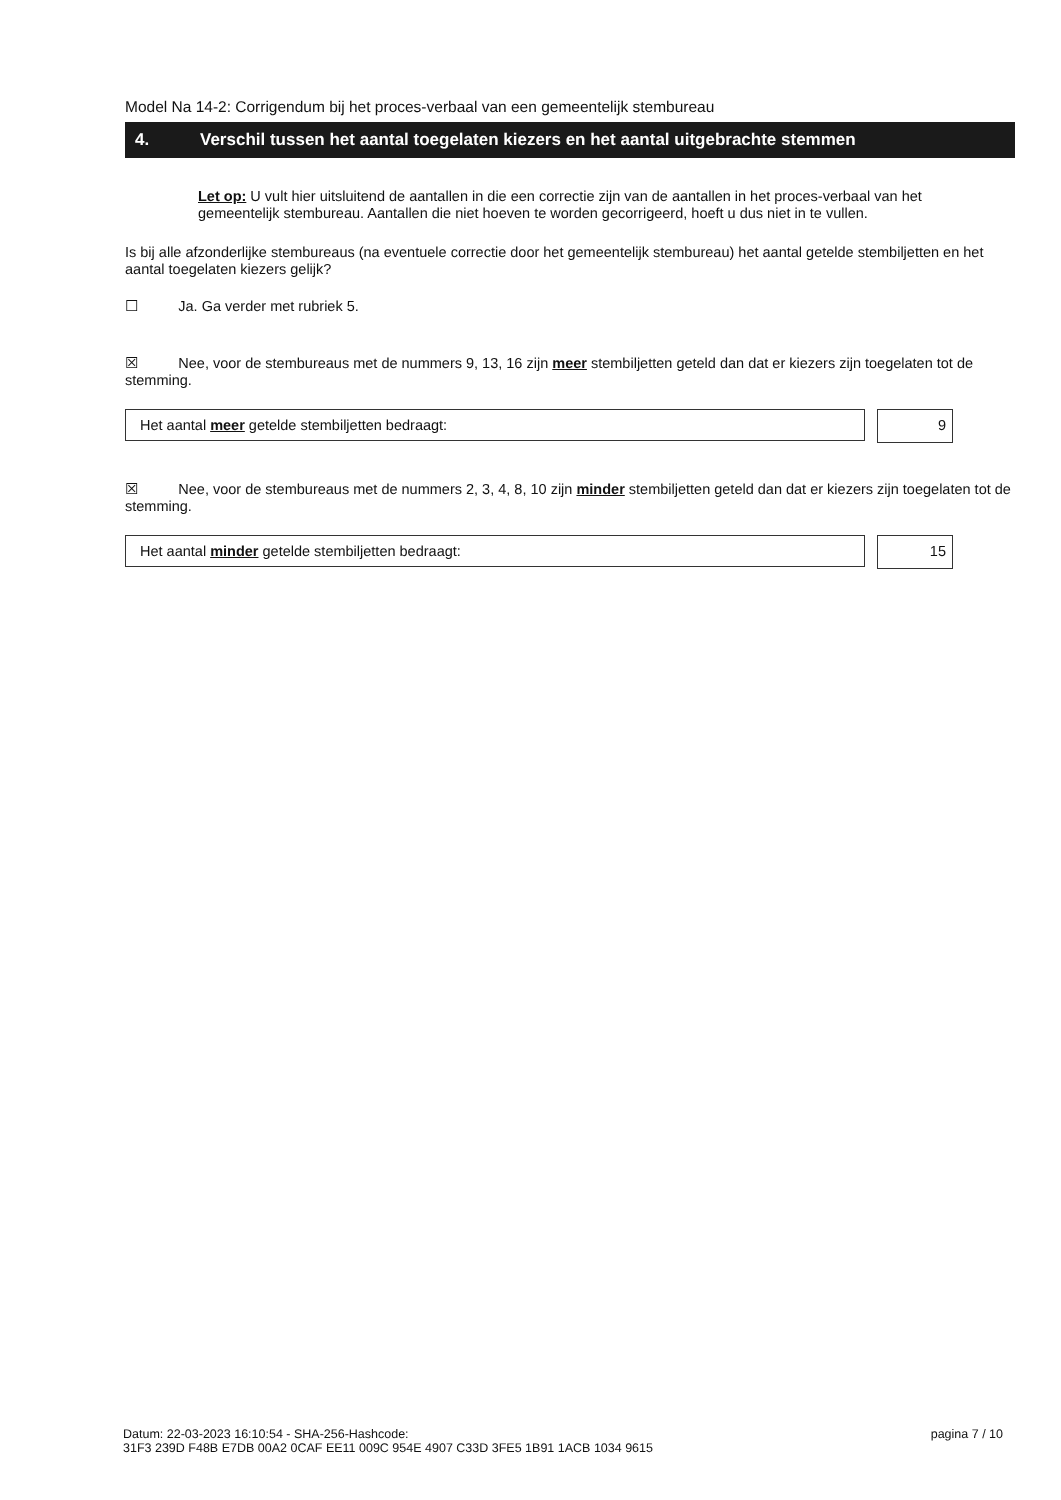Model Na 14-2: Corrigendum bij het proces-verbaal van een gemeentelijk stembureau
4. Verschil tussen het aantal toegelaten kiezers en het aantal uitgebrachte stemmen
Let op: U vult hier uitsluitend de aantallen in die een correctie zijn van de aantallen in het proces-verbaal van het gemeentelijk stembureau. Aantallen die niet hoeven te worden gecorrigeerd, hoeft u dus niet in te vullen.
Is bij alle afzonderlijke stembureaus (na eventuele correctie door het gemeentelijk stembureau) het aantal getelde stembiljetten en het aantal toegelaten kiezers gelijk?
☐ Ja. Ga verder met rubriek 5.
☒ Nee, voor de stembureaus met de nummers 9, 13, 16 zijn meer stembiljetten geteld dan dat er kiezers zijn toegelaten tot de stemming.
Het aantal meer getelde stembiljetten bedraagt:
9
☒ Nee, voor de stembureaus met de nummers 2, 3, 4, 8, 10 zijn minder stembiljetten geteld dan dat er kiezers zijn toegelaten tot de stemming.
Het aantal minder getelde stembiljetten bedraagt:
15
Datum: 22-03-2023 16:10:54 - SHA-256-Hashcode:
31F3 239D F48B E7DB 00A2 0CAF EE11 009C 954E 4907 C33D 3FE5 1B91 1ACB 1034 9615
pagina 7 / 10